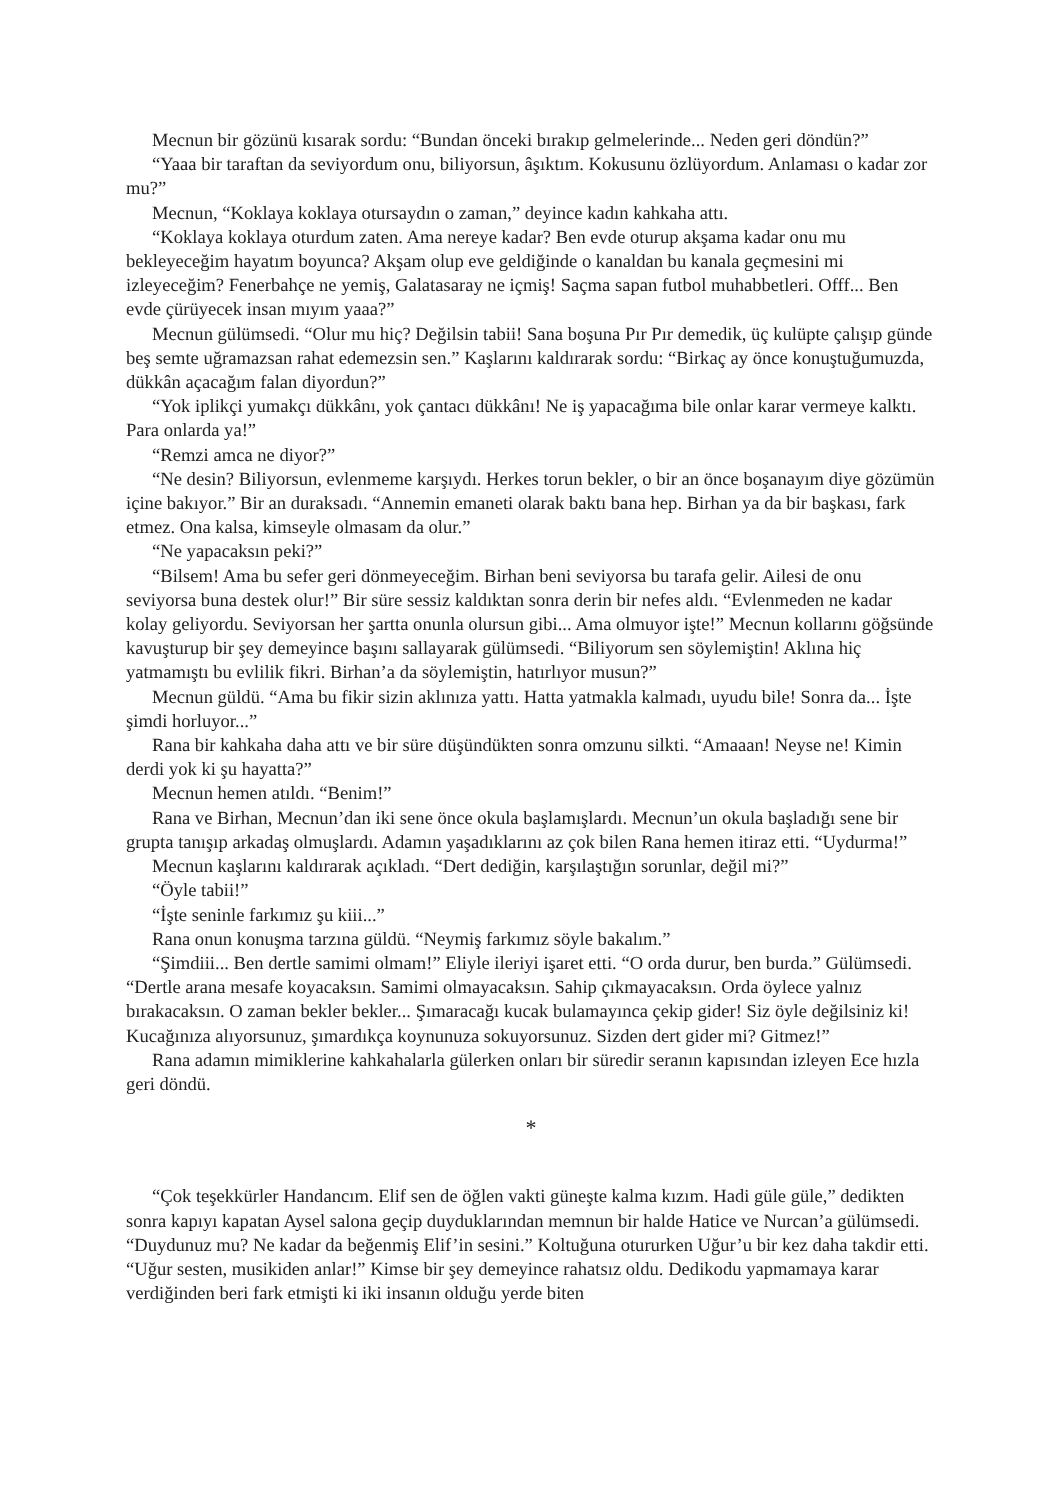Mecnun bir gözünü kısarak sordu: “Bundan önceki bırakıp gelmelerinde... Neden geri döndün?”
“Yaaa bir taraftan da seviyordum onu, biliyorsun, âşıktım. Kokusunu özlüyordum. Anlaması o kadar zor mu?”
Mecnun, “Koklaya koklaya otursaydın o zaman,” deyince kadın kahkaha attı.
“Koklaya koklaya oturdum zaten. Ama nereye kadar? Ben evde oturup akşama kadar onu mu bekleyeceğim hayatım boyunca? Akşam olup eve geldiğinde o kanaldan bu kanala geçmesini mi izleyeceğim? Fenerbahçe ne yemiş, Galatasaray ne içmiş! Saçma sapan futbol muhabbetleri. Offf... Ben evde çürüyecek insan mıyım yaaa?”
Mecnun gülümsedi. “Olur mu hiç? Değilsin tabii! Sana boşuna Pır Pır demedik, üç kulüpte çalışıp günde beş semte uğramazsan rahat edemezsin sen.” Kaşlarını kaldırarak sordu: “Birkaç ay önce konuştuğumuzda, dükkân açacağım falan diyordun?”
“Yok iplikçi yumakçı dükkânı, yok çantacı dükkânı! Ne iş yapacağıma bile onlar karar vermeye kalktı. Para onlarda ya!”
“Remzi amca ne diyor?”
“Ne desin? Biliyorsun, evlenmeme karşıydı. Herkes torun bekler, o bir an önce boşanayım diye gözümün içine bakıyor.” Bir an duraksadı. “Annemin emaneti olarak baktı bana hep. Birhan ya da bir başkası, fark etmez. Ona kalsa, kimseyle olmasam da olur.”
“Ne yapacaksın peki?”
“Bilsem! Ama bu sefer geri dönmeyeceğim. Birhan beni seviyorsa bu tarafa gelir. Ailesi de onu seviyorsa buna destek olur!” Bir süre sessiz kaldıktan sonra derin bir nefes aldı. “Evlenmeden ne kadar kolay geliyordu. Seviyorsan her şartta onunla olursun gibi... Ama olmuyor işte!” Mecnun kollarını göğsünde kavuşturup bir şey demeyince başını sallayarak gülümsedi. “Biliyorum sen söylemiştin! Aklına hiç yatmamıştı bu evlilik fikri. Birhan’a da söylemiştin, hatırlıyor musun?”
Mecnun güldü. “Ama bu fikir sizin aklınıza yattı. Hatta yatmakla kalmadı, uyudu bile! Sonra da... İşte şimdi horluyor...”
Rana bir kahkaha daha attı ve bir süre düşündükten sonra omzunu silkti. “Amaaan! Neyse ne! Kimin derdi yok ki şu hayatta?”
Mecnun hemen atıldı. “Benim!”
Rana ve Birhan, Mecnun’dan iki sene önce okula başlamışlardı. Mecnun’un okula başladığı sene bir grupta tanışıp arkadaş olmuşlardı. Adamın yaşadıklarını az çok bilen Rana hemen itiraz etti. “Uydurma!”
Mecnun kaşlarını kaldırarak açıkladı. “Dert dediğin, karşılaştığın sorunlar, değil mi?”
“Öyle tabii!”
“İşte seninle farkımız şu kiii...”
Rana onun konuşma tarzına güldü. “Neymiş farkımız söyle bakalım.”
“Şimdiii... Ben dertle samimi olmam!” Eliyle ileriyi işaret etti. “O orda durur, ben burda.” Gülümsedi. “Dertle arana mesafe koyacaksın. Samimi olmayacaksın. Sahip çıkmayacaksın. Orda öylece yalnız bırakacaksın. O zaman bekler bekler... Şımaracağı kucak bulamayınca çekip gider! Siz öyle değilsiniz ki! Kucağınıza alıyorsunuz, şımardıkça koynunuza sokuyorsunuz. Sizden dert gider mi? Gitmez!”
Rana adamın mimiklerine kahkahalarla gülerken onları bir süredir seranın kapısından izleyen Ece hızla geri döndü.
*
“Çok teşekkürler Handancım. Elif sen de öğlen vakti güneşte kalma kızım. Hadi güle güle,” dedikten sonra kapıyı kapatan Aysel salona geçip duyduklarından memnun bir halde Hatice ve Nurcan’a gülümsedi. “Duydunuz mu? Ne kadar da beğenmiş Elif’in sesini.” Koltuğuna otururken Uğur’u bir kez daha takdir etti. “Uğur sesten, musikiden anlar!” Kimse bir şey demeyince rahatsız oldu. Dedikodu yapmamaya karar verdiğinden beri fark etmişti ki iki insanın olduğu yerde biten